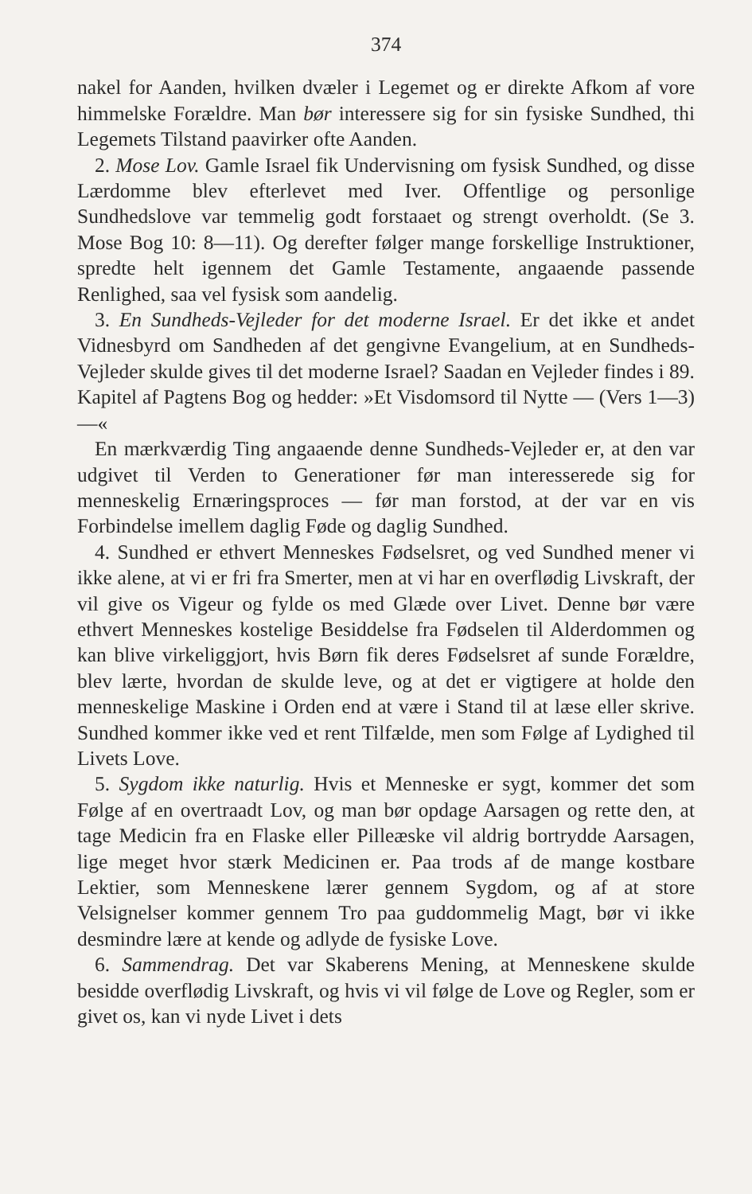374
nakel for Aanden, hvilken dvæler i Legemet og er direkte Afkom af vore himmelske Forældre. Man bør interessere sig for sin fysiske Sundhed, thi Legemets Tilstand paavirker ofte Aanden.
2. Mose Lov. Gamle Israel fik Undervisning om fysisk Sundhed, og disse Lærdomme blev efterlevet med Iver. Offentlige og personlige Sundhedslove var temmelig godt forstaaet og strengt overholdt. (Se 3. Mose Bog 10: 8—11). Og derefter følger mange forskellige Instruktioner, spredte helt igennem det Gamle Testamente, angaaende passende Renlighed, saa vel fysisk som aandelig.
3. En Sundheds-Vejleder for det moderne Israel. Er det ikke et andet Vidnesbyrd om Sandheden af det gengivne Evangelium, at en Sundheds-Vejleder skulde gives til det moderne Israel? Saadan en Vejleder findes i 89. Kapitel af Pagtens Bog og hedder: »Et Visdomsord til Nytte — (Vers 1—3) —«
En mærkværdig Ting angaaende denne Sundheds-Vejleder er, at den var udgivet til Verden to Generationer før man interesserede sig for menneskelig Ernæringsproces — før man forstod, at der var en vis Forbindelse imellem daglig Føde og daglig Sundhed.
4. Sundhed er ethvert Menneskes Fødselsret, og ved Sundhed mener vi ikke alene, at vi er fri fra Smerter, men at vi har en overflødig Livskraft, der vil give os Vigeur og fylde os med Glæde over Livet. Denne bør være ethvert Menneskes kostelige Besiddelse fra Fødselen til Alderdommen og kan blive virkeliggjort, hvis Børn fik deres Fødselsret af sunde Forældre, blev lærte, hvordan de skulde leve, og at det er vigtigere at holde den menneskelige Maskine i Orden end at være i Stand til at læse eller skrive. Sundhed kommer ikke ved et rent Tilfælde, men som Følge af Lydighed til Livets Love.
5. Sygdom ikke naturlig. Hvis et Menneske er sygt, kommer det som Følge af en overtraadt Lov, og man bør opdage Aarsagen og rette den, at tage Medicin fra en Flaske eller Pilleæske vil aldrig bortrydde Aarsagen, lige meget hvor stærk Medicinen er. Paa trods af de mange kostbare Lektier, som Menneskene lærer gennem Sygdom, og af at store Velsignelser kommer gennem Tro paa guddommelig Magt, bør vi ikke desmindre lære at kende og adlyde de fysiske Love.
6. Sammendrag. Det var Skaberens Mening, at Menneskene skulde besidde overflødig Livskraft, og hvis vi vil følge de Love og Regler, som er givet os, kan vi nyde Livet i dets